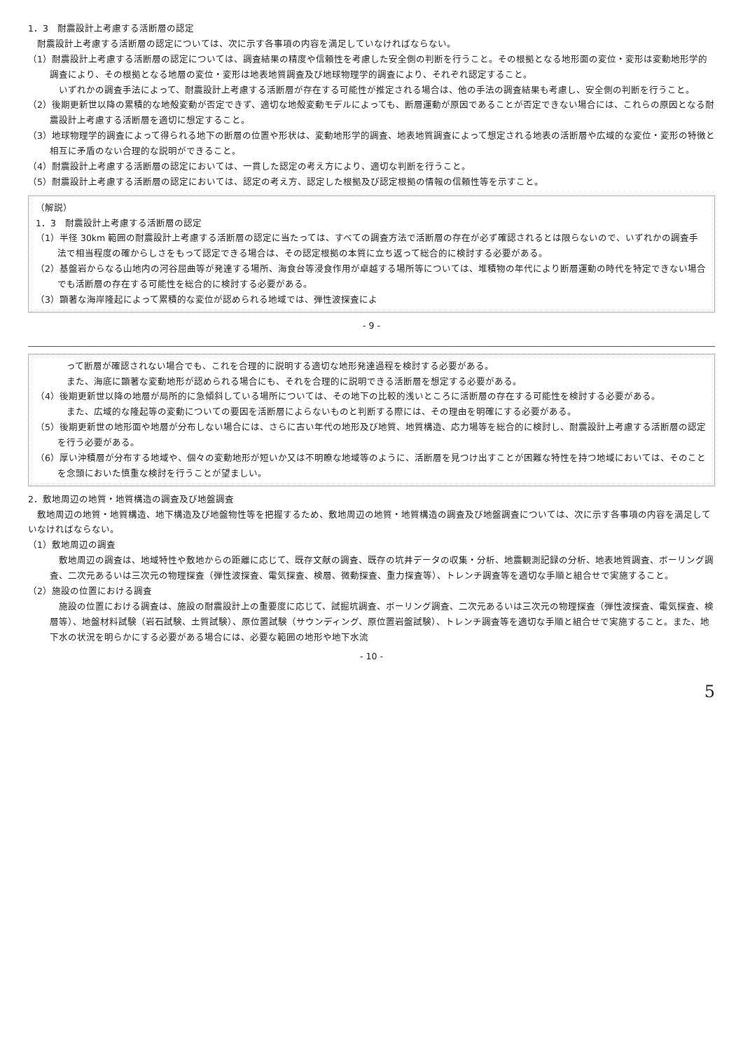1．3　耐震設計上考慮する活断層の認定
耐震設計上考慮する活断層の認定については、次に示す各事項の内容を満足していなければならない。
（1）耐震設計上考慮する活断層の認定については、調査結果の精度や信頼性を考慮した安全側の判断を行うこと。その根拠となる地形面の変位・変形は変動地形学的調査により、その根拠となる地層の変位・変形は地表地質調査及び地球物理学的調査により、それぞれ認定すること。
いずれかの調査手法によって、耐震設計上考慮する活断層が存在する可能性が推定される場合は、他の手法の調査結果も考慮し、安全側の判断を行うこと。
（2）後期更新世以降の累積的な地殻変動が否定できず、適切な地殻変動モデルによっても、断層運動が原因であることが否定できない場合には、これらの原因となる耐震設計上考慮する活断層を適切に想定すること。
（3）地球物理学的調査によって得られる地下の断層の位置や形状は、変動地形学的調査、地表地質調査によって想定される地表の活断層や広域的な変位・変形の特徴と相互に矛盾のない合理的な説明ができること。
（4）耐震設計上考慮する活断層の認定においては、一貫した認定の考え方により、適切な判断を行うこと。
（5）耐震設計上考慮する活断層の認定においては、認定の考え方、認定した根拠及び認定根拠の情報の信頼性等を示すこと。
（解説）
1．3　耐震設計上考慮する活断層の認定
（1）半径 30km 範囲の耐震設計上考慮する活断層の認定に当たっては、すべての調査方法で活断層の存在が必ず確認されるとは限らないので、いずれかの調査手法で相当程度の確からしさをもって認定できる場合は、その認定根拠の本質に立ち返って総合的に検討する必要がある。
（2）基盤岩からなる山地内の河谷屈曲等が発達する場所、海食台等浸食作用が卓越する場所等については、堆積物の年代により断層運動の時代を特定できない場合でも活断層の存在する可能性を総合的に検討する必要がある。
（3）顕著な海岸隆起によって累積的な変位が認められる地域では、弾性波探査によ
- 9 -
って断層が確認されない場合でも、これを合理的に説明する適切な地形発達過程を検討する必要がある。
また、海底に顕著な変動地形が認められる場合にも、それを合理的に説明できる活断層を想定する必要がある。
（4）後期更新世以降の地層が局所的に急傾斜している場所については、その地下の比較的浅いところに活断層の存在する可能性を検討する必要がある。
また、広域的な隆起等の変動についての要因を活断層によらないものと判断する際には、その理由を明確にする必要がある。
（5）後期更新世の地形面や地層が分布しない場合には、さらに古い年代の地形及び地質、地質構造、応力場等を総合的に検討し、耐震設計上考慮する活断層の認定を行う必要がある。
（6）厚い沖積層が分布する地域や、個々の変動地形が短いか又は不明瞭な地域等のように、活断層を見つけ出すことが困難な特性を持つ地域においては、そのことを念頭においた慎重な検討を行うことが望ましい。
2．敷地周辺の地質・地質構造の調査及び地盤調査
敷地周辺の地質・地質構造、地下構造及び地盤物性等を把握するため、敷地周辺の地質・地質構造の調査及び地盤調査については、次に示す各事項の内容を満足していなければならない。
（1）敷地周辺の調査
敷地周辺の調査は、地域特性や敷地からの距離に応じて、既存文献の調査、既存の坑井データの収集・分析、地震観測記録の分析、地表地質調査、ボーリング調査、二次元あるいは三次元の物理探査（弾性波探査、電気探査、検層、微動探査、重力探査等）、トレンチ調査等を適切な手順と組合せで実施すること。
（2）施設の位置における調査
施設の位置における調査は、施設の耐震設計上の重要度に応じて、試掘坑調査、ボーリング調査、二次元あるいは三次元の物理探査（弾性波探査、電気探査、検層等）、地盤材料試験（岩石試験、土質試験）、原位置試験（サウンディング、原位置岩盤試験）、トレンチ調査等を適切な手順と組合せで実施すること。また、地下水の状況を明らかにする必要がある場合には、必要な範囲の地形や地下水流
- 10 -
5